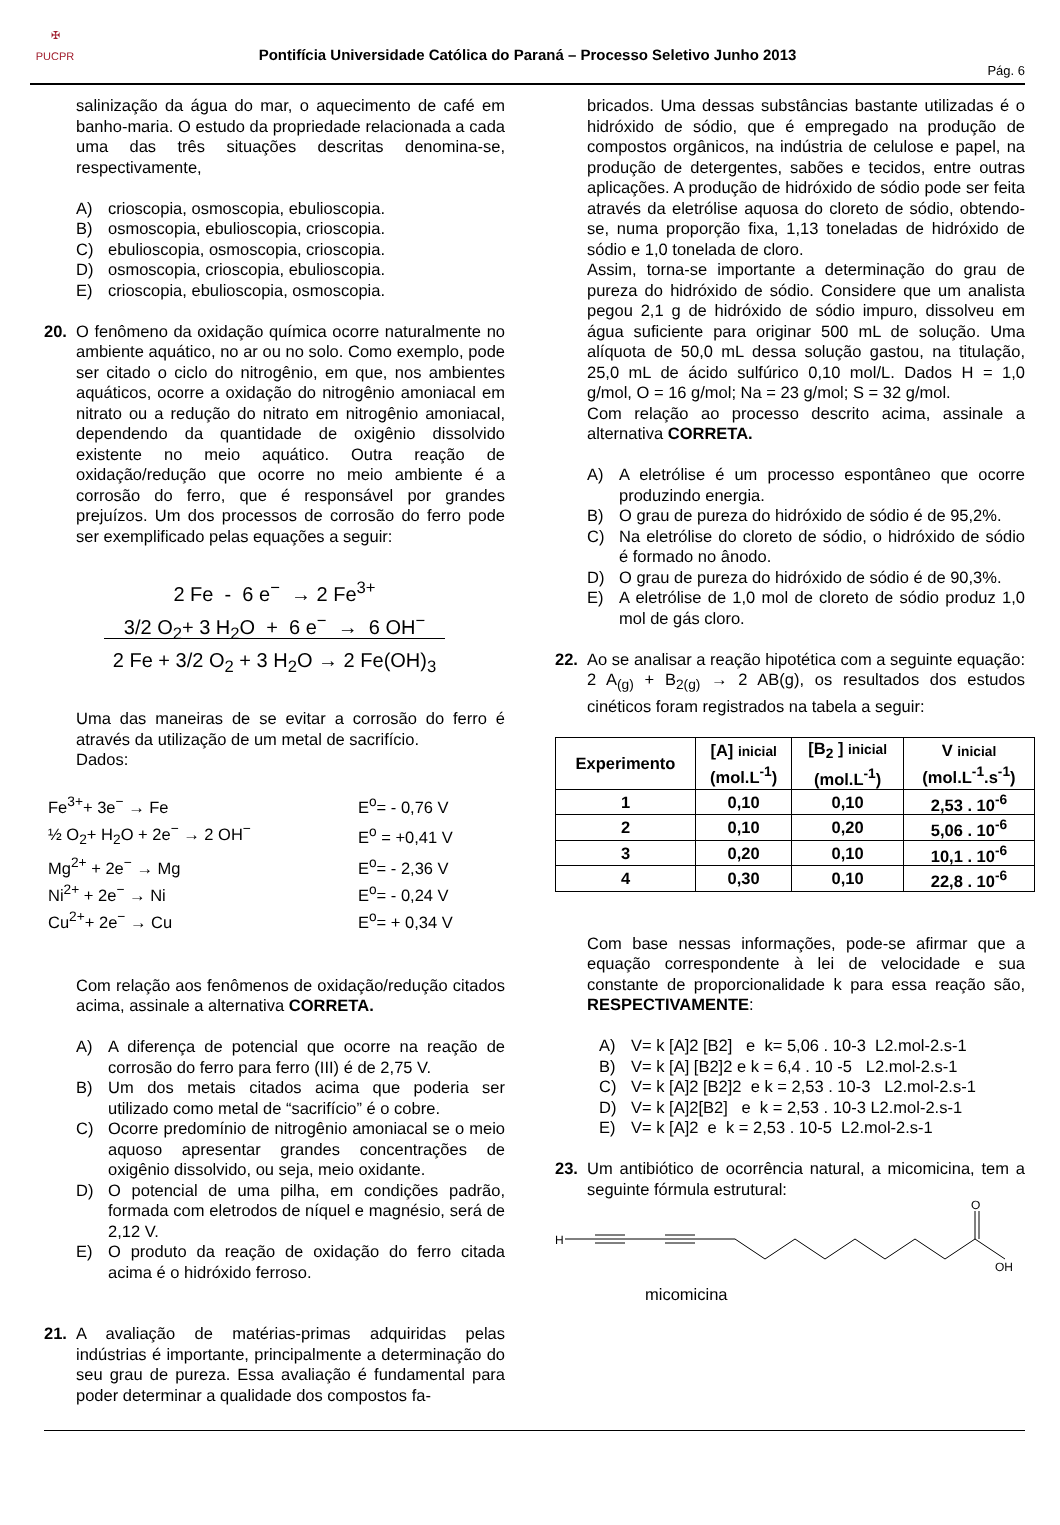✠
PUCPR
Pontifícia Universidade Católica do Paraná – Processo Seletivo Junho 2013
Pág. 6
salinização da água do mar, o aquecimento de café em banho-maria. O estudo da propriedade relacionada a cada uma das três situações descritas denomina-se, respectivamente,
A) crioscopia, osmoscopia, ebulioscopia.
B) osmoscopia, ebulioscopia, crioscopia.
C) ebulioscopia, osmoscopia, crioscopia.
D) osmoscopia, crioscopia, ebulioscopia.
E) crioscopia, ebulioscopia, osmoscopia.
20. O fenômeno da oxidação química ocorre naturalmente no ambiente aquático, no ar ou no solo. Como exemplo, pode ser citado o ciclo do nitrogênio, em que, nos ambientes aquáticos, ocorre a oxidação do nitrogênio amoniacal em nitrato ou a redução do nitrato em nitrogênio amoniacal, dependendo da quantidade de oxigênio dissolvido existente no meio aquático. Outra reação de oxidação/redução que ocorre no meio ambiente é a corrosão do ferro, que é responsável por grandes prejuízos. Um dos processos de corrosão do ferro pode ser exemplificado pelas equações a seguir:
2 Fe - 6 e<sup>−</sup> → 2 Fe<sup>3+</sup>
3/2 O<sub>2</sub>+ 3 H<sub>2</sub>O + 6 e<sup>−</sup> → 6 OH<sup>−</sup>
2 Fe + 3/2 O<sub>2</sub> + 3 H<sub>2</sub>O → 2 Fe(OH)<sub>3</sub>
Uma das maneiras de se evitar a corrosão do ferro é através da utilização de um metal de sacrifício.
Dados:
| Fe<sup>3+</sup>+ 3e<sup>−</sup> → Fe | E<sup>o</sup>= - 0,76 V |
| ½ O<sub>2</sub>+ H<sub>2</sub>O + 2e<sup>−</sup> → 2 OH<sup>−</sup> | E<sup>o</sup> = +0,41 V |
| Mg<sup>2+</sup> + 2e<sup>−</sup> → Mg | E<sup>o</sup>= - 2,36 V |
| Ni<sup>2+</sup> + 2e<sup>−</sup> → Ni | E<sup>o</sup>= - 0,24 V |
| Cu<sup>2+</sup>+ 2e<sup>−</sup> → Cu | E<sup>o</sup>= + 0,34 V |
Com relação aos fenômenos de oxidação/redução citados acima, assinale a alternativa CORRETA.
A) A diferença de potencial que ocorre na reação de corrosão do ferro para ferro (III) é de 2,75 V.
B) Um dos metais citados acima que poderia ser utilizado como metal de “sacrifício” é o cobre.
C) Ocorre predomínio de nitrogênio amoniacal se o meio aquoso apresentar grandes concentrações de oxigênio dissolvido, ou seja, meio oxidante.
D) O potencial de uma pilha, em condições padrão, formada com eletrodos de níquel e magnésio, será de 2,12 V.
E) O produto da reação de oxidação do ferro citada acima é o hidróxido ferroso.
21. A avaliação de matérias-primas adquiridas pelas indústrias é importante, principalmente a determinação do seu grau de pureza. Essa avaliação é fundamental para poder determinar a qualidade dos compostos fa-
bricados. Uma dessas substâncias bastante utilizadas é o hidróxido de sódio, que é empregado na produção de compostos orgânicos, na indústria de celulose e papel, na produção de detergentes, sabões e tecidos, entre outras aplicações. A produção de hidróxido de sódio pode ser feita através da eletrólise aquosa do cloreto de sódio, obtendo-se, numa proporção fixa, 1,13 toneladas de hidróxido de sódio e 1,0 tonelada de cloro.
Assim, torna-se importante a determinação do grau de pureza do hidróxido de sódio. Considere que um analista pegou 2,1 g de hidróxido de sódio impuro, dissolveu em água suficiente para originar 500 mL de solução. Uma alíquota de 50,0 mL dessa solução gastou, na titulação, 25,0 mL de ácido sulfúrico 0,10 mol/L. Dados H = 1,0 g/mol, O = 16 g/mol; Na = 23 g/mol; S = 32 g/mol.
Com relação ao processo descrito acima, assinale a alternativa CORRETA.
A) A eletrólise é um processo espontâneo que ocorre produzindo energia.
B) O grau de pureza do hidróxido de sódio é de 95,2%.
C) Na eletrólise do cloreto de sódio, o hidróxido de sódio é formado no ânodo.
D) O grau de pureza do hidróxido de sódio é de 90,3%.
E) A eletrólise de 1,0 mol de cloreto de sódio produz 1,0 mol de gás cloro.
22. Ao se analisar a reação hipotética com a seguinte equação: 2 A<sub>(g)</sub> + B<sub>2(g)</sub> → 2 AB(g), os resultados dos estudos cinéticos foram registrados na tabela a seguir:
| Experimento | [A] inicial (mol.L<sup>-1</sup>) | [B<sub>2</sub> ] inicial (mol.L<sup>-1</sup>) | V inicial (mol.L<sup>-1</sup>.s<sup>-1</sup>) |
| --- | --- | --- | --- |
| 1 | 0,10 | 0,10 | 2,53 . 10<sup>-6</sup> |
| 2 | 0,10 | 0,20 | 5,06 . 10<sup>-6</sup> |
| 3 | 0,20 | 0,10 | 10,1 . 10<sup>-6</sup> |
| 4 | 0,30 | 0,10 | 22,8 . 10<sup>-6</sup> |
Com base nessas informações, pode-se afirmar que a equação correspondente à lei de velocidade e sua constante de proporcionalidade k para essa reação são, RESPECTIVAMENTE:
A) V= k [A]2 [B2] e k= 5,06 . 10-3 L2.mol-2.s-1
B) V= k [A] [B2]2 e k = 6,4 . 10 -5 L2.mol-2.s-1
C) V= k [A]2 [B2]2 e k = 2,53 . 10-3 L2.mol-2.s-1
D) V= k [A]2[B2] e k = 2,53 . 10-3 L2.mol-2.s-1
E) V= k [A]2 e k = 2,53 . 10-5 L2.mol-2.s-1
23. Um antibiótico de ocorrência natural, a micomicina, tem a seguinte fórmula estrutural:
H
O
OH
micomicina